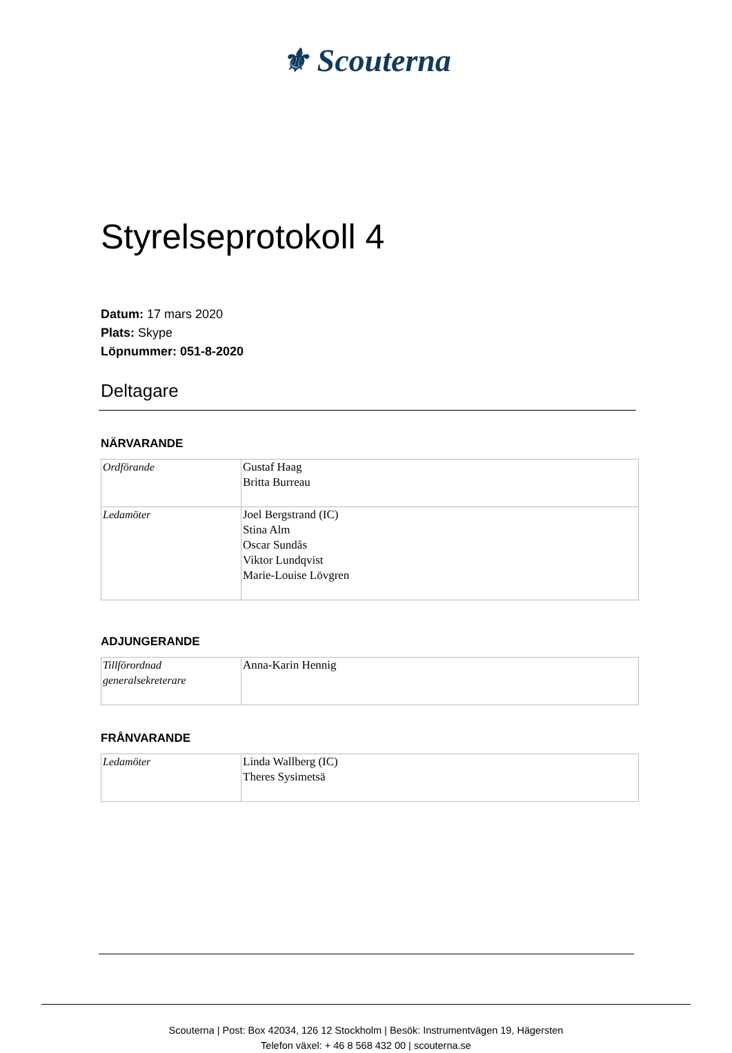⚜ Scouterna
Styrelseprotokoll 4
Datum: 17 mars 2020
Plats: Skype
Löpnummer: 051-8-2020
Deltagare
NÄRVARANDE
| Ordförande | Gustaf Haag Britta Burreau |
| Ledamöter | Joel Bergstrand (IC) Stina Alm Oscar Sundås Viktor Lundqvist Marie-Louise Lövgren |
ADJUNGERANDE
| Tillförordnad generalsekreterare | Anna-Karin Hennig |
FRÅNVARANDE
| Ledamöter | Linda Wallberg (IC) Theres Sysimetsä |
Scouterna | Post: Box 42034, 126 12 Stockholm | Besök: Instrumentvägen 19, Hägersten
Telefon växel: + 46 8 568 432 00 | scouterna.se